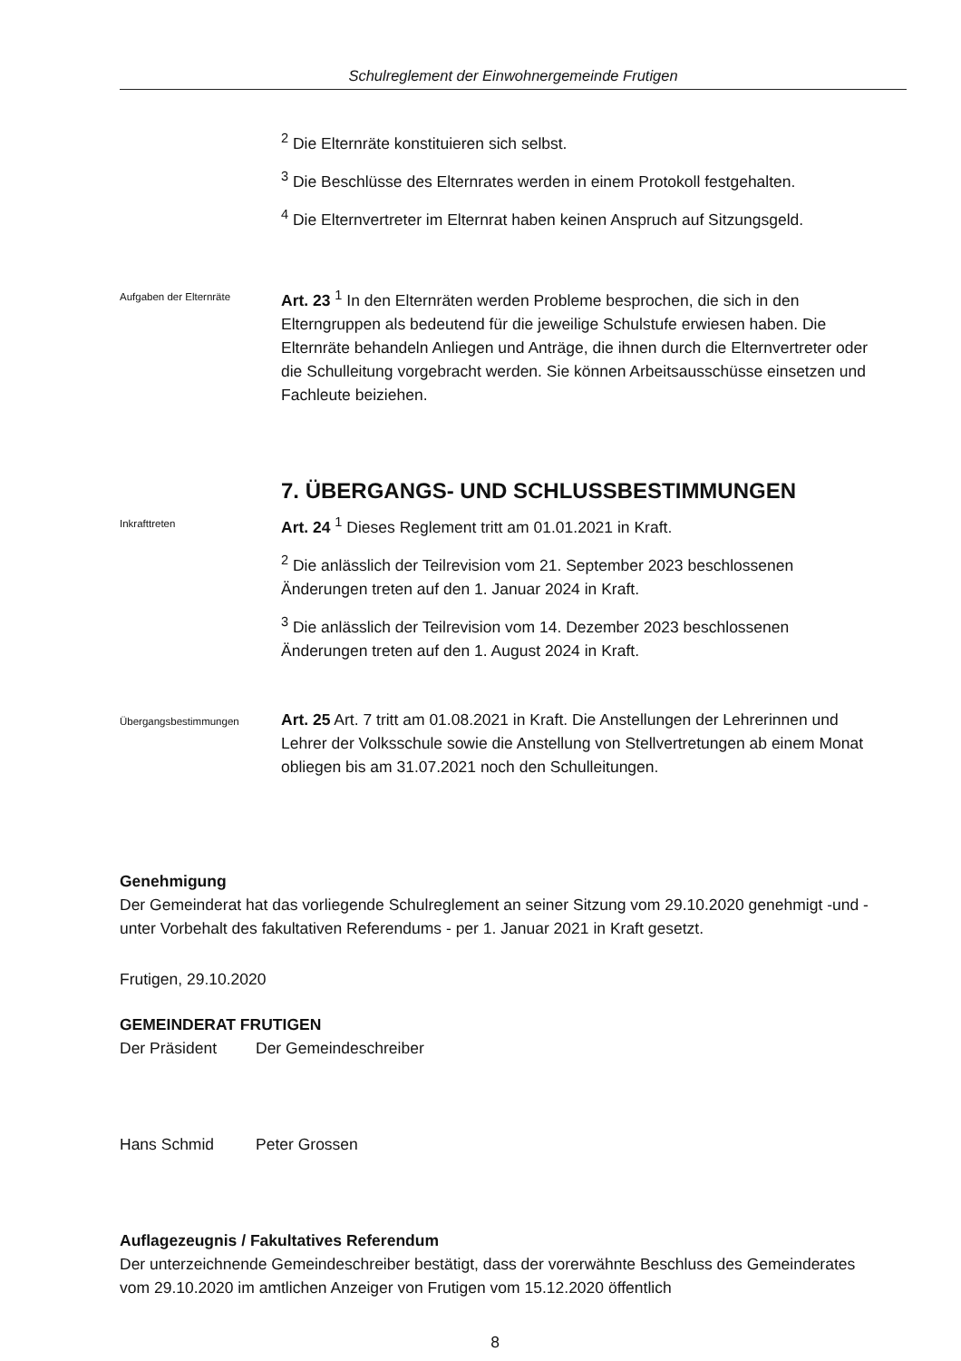Schulreglement der Einwohnergemeinde Frutigen
<sup>2</sup> Die Elternräte konstituieren sich selbst.
<sup>3</sup> Die Beschlüsse des Elternrates werden in einem Protokoll festgehalten.
<sup>4</sup> Die Elternvertreter im Elternrat haben keinen Anspruch auf Sitzungsgeld.
Aufgaben der Elternräte
Art. 23 <sup>1</sup> In den Elternräten werden Probleme besprochen, die sich in den Elterngruppen als bedeutend für die jeweilige Schulstufe erwiesen haben. Die Elternräte behandeln Anliegen und Anträge, die ihnen durch die Elternvertreter oder die Schulleitung vorgebracht werden. Sie können Arbeitsausschüsse einsetzen und Fachleute beiziehen.
7. ÜBERGANGS- UND SCHLUSSBESTIMMUNGEN
Inkrafttreten
Art. 24 <sup>1</sup> Dieses Reglement tritt am 01.01.2021 in Kraft.
<sup>2</sup> Die anlässlich der Teilrevision vom 21. September 2023 beschlossenen Änderungen treten auf den 1. Januar 2024 in Kraft.
<sup>3</sup> Die anlässlich der Teilrevision vom 14. Dezember 2023 beschlossenen Änderungen treten auf den 1. August 2024 in Kraft.
Übergangsbestimmungen
Art. 25 Art. 7 tritt am 01.08.2021 in Kraft. Die Anstellungen der Lehrerinnen und Lehrer der Volksschule sowie die Anstellung von Stellvertretungen ab einem Monat obliegen bis am 31.07.2021 noch den Schulleitungen.
Genehmigung
Der Gemeinderat hat das vorliegende Schulreglement an seiner Sitzung vom 29.10.2020 genehmigt -und - unter Vorbehalt des fakultativen Referendums - per 1. Januar 2021 in Kraft gesetzt.
Frutigen, 29.10.2020
GEMEINDERAT FRUTIGEN
Der Präsident Der Gemeindeschreiber
Hans Schmid Peter Grossen
Auflagezeugnis / Fakultatives Referendum
Der unterzeichnende Gemeindeschreiber bestätigt, dass der vorerwähnte Beschluss des Gemeinderates vom 29.10.2020 im amtlichen Anzeiger von Frutigen vom 15.12.2020 öffentlich
8